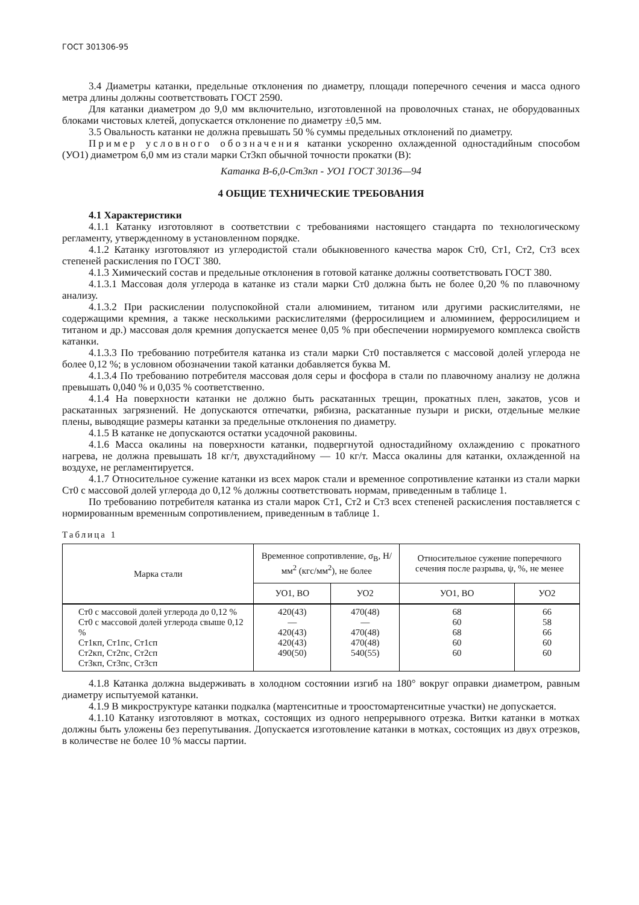ГОСТ 301306-95
3.4 Диаметры катанки, предельные отклонения по диаметру, площади поперечного сечения и масса одного метра длины должны соответствовать ГОСТ 2590.
Для катанки диаметром до 9,0 мм включительно, изготовленной на проволочных станах, не оборудованных блоками чистовых клетей, допускается отклонение по диаметру ±0,5 мм.
3.5 Овальность катанки не должна превышать 50 % суммы предельных отклонений по диаметру.
Пример условного обозначения катанки ускоренно охлажденной одностадийным способом (УО1) диаметром 6,0 мм из стали марки Ст3кп обычной точности прокатки (В):
Катанка В-6,0-Ст3кп - УО1 ГОСТ 30136—94
4 ОБЩИЕ ТЕХНИЧЕСКИЕ ТРЕБОВАНИЯ
4.1 Характеристики
4.1.1 Катанку изготовляют в соответствии с требованиями настоящего стандарта по технологическому регламенту, утвержденному в установленном порядке.
4.1.2 Катанку изготовляют из углеродистой стали обыкновенного качества марок Ст0, Ст1, Ст2, Ст3 всех степеней раскисления по ГОСТ 380.
4.1.3 Химический состав и предельные отклонения в готовой катанке должны соответствовать ГОСТ 380.
4.1.3.1 Массовая доля углерода в катанке из стали марки Ст0 должна быть не более 0,20 % по плавочному анализу.
4.1.3.2 При раскислении полуспокойной стали алюминием, титаном или другими раскислителями, не содержащими кремния, а также несколькими раскислителями (ферросилицием и алюминием, ферросилицием и титаном и др.) массовая доля кремния допускается менее 0,05 % при обеспечении нормируемого комплекса свойств катанки.
4.1.3.3 По требованию потребителя катанка из стали марки Ст0 поставляется с массовой долей углерода не более 0,12 %; в условном обозначении такой катанки добавляется буква М.
4.1.3.4 По требованию потребителя массовая доля серы и фосфора в стали по плавочному анализу не должна превышать 0,040 % и 0,035 % соответственно.
4.1.4 На поверхности катанки не должно быть раскатанных трещин, прокатных плен, закатов, усов и раскатанных загрязнений. Не допускаются отпечатки, рябизна, раскатанные пузыри и риски, отдельные мелкие плены, выводящие размеры катанки за предельные отклонения по диаметру.
4.1.5 В катанке не допускаются остатки усадочной раковины.
4.1.6 Масса окалины на поверхности катанки, подвергнутой одностадийному охлаждению с прокатного нагрева, не должна превышать 18 кг/т, двухстадийному — 10 кг/т. Масса окалины для катанки, охлажденной на воздухе, не регламентируется.
4.1.7 Относительное сужение катанки из всех марок стали и временное сопротивление катанки из стали марки Ст0 с массовой долей углерода до 0,12 % должны соответствовать нормам, приведенным в таблице 1.
По требованию потребителя катанка из стали марок Ст1, Ст2 и Ст3 всех степеней раскисления поставляется с нормированным временным сопротивлением, приведенным в таблице 1.
Таблица 1
| Марка стали | Временное сопротивление, σ<sub>В</sub>, Н/мм<sup>2</sup> (кгс/мм<sup>2</sup>), не более | | Относительное сужение поперечного сечения после разрыва, ψ, %, не менее | |
| --- | --- | --- | --- | --- |
| | УО1, ВО | УО2 | УО1, ВО | УО2 |
| Ст0 с массовой долей углерода до 0,12 % Ст0 с массовой долей углерода свыше 0,12 % Ст1кп, Ст1пс, Ст1сп Ст2кп, Ст2пс, Ст2сп Ст3кп, Ст3пс, Ст3сп | 420(43) — 420(43) 420(43) 490(50) | 470(48) — 470(48) 470(48) 540(55) | 68 60 68 60 60 | 66 58 66 60 60 |
4.1.8 Катанка должна выдерживать в холодном состоянии изгиб на 180° вокруг оправки диаметром, равным диаметру испытуемой катанки.
4.1.9 В микроструктуре катанки подкалка (мартенситные и троостомартенситные участки) не допускается.
4.1.10 Катанку изготовляют в мотках, состоящих из одного непрерывного отрезка. Витки катанки в мотках должны быть уложены без перепутывания. Допускается изготовление катанки в мотках, состоящих из двух отрезков, в количестве не более 10 % массы партии.